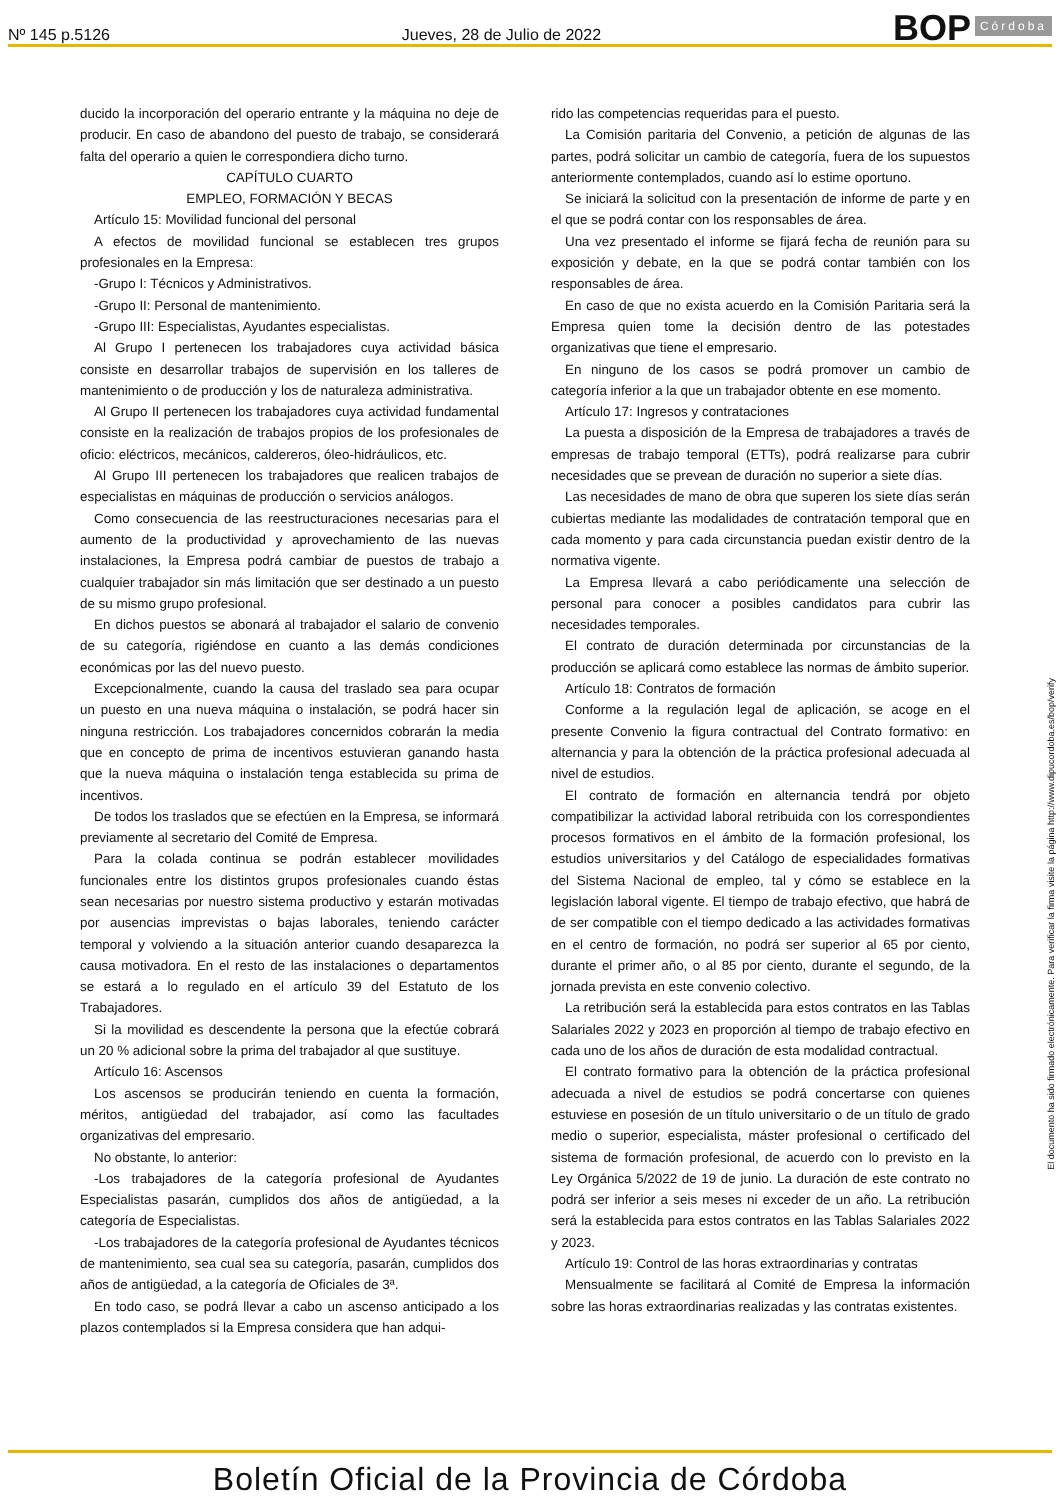Nº 145 p.5126 Jueves, 28 de Julio de 2022 BOP Córdoba
ducido la incorporación del operario entrante y la máquina no deje de producir. En caso de abandono del puesto de trabajo, se considerará falta del operario a quien le correspondiera dicho turno.
CAPÍTULO CUARTO
EMPLEO, FORMACIÓN Y BECAS
Artículo 15: Movilidad funcional del personal
A efectos de movilidad funcional se establecen tres grupos profesionales en la Empresa:
-Grupo I: Técnicos y Administrativos.
-Grupo II: Personal de mantenimiento.
-Grupo III: Especialistas, Ayudantes especialistas.
Al Grupo I pertenecen los trabajadores cuya actividad básica consiste en desarrollar trabajos de supervisión en los talleres de mantenimiento o de producción y los de naturaleza administrativa.
Al Grupo II pertenecen los trabajadores cuya actividad fundamental consiste en la realización de trabajos propios de los profesionales de oficio: eléctricos, mecánicos, caldereros, óleo-hidráulicos, etc.
Al Grupo III pertenecen los trabajadores que realicen trabajos de especialistas en máquinas de producción o servicios análogos.
Como consecuencia de las reestructuraciones necesarias para el aumento de la productividad y aprovechamiento de las nuevas instalaciones, la Empresa podrá cambiar de puestos de trabajo a cualquier trabajador sin más limitación que ser destinado a un puesto de su mismo grupo profesional.
En dichos puestos se abonará al trabajador el salario de convenio de su categoría, rigiéndose en cuanto a las demás condiciones económicas por las del nuevo puesto.
Excepcionalmente, cuando la causa del traslado sea para ocupar un puesto en una nueva máquina o instalación, se podrá hacer sin ninguna restricción. Los trabajadores concernidos cobrarán la media que en concepto de prima de incentivos estuvieran ganando hasta que la nueva máquina o instalación tenga establecida su prima de incentivos.
De todos los traslados que se efectúen en la Empresa, se informará previamente al secretario del Comité de Empresa.
Para la colada continua se podrán establecer movilidades funcionales entre los distintos grupos profesionales cuando éstas sean necesarias por nuestro sistema productivo y estarán motivadas por ausencias imprevistas o bajas laborales, teniendo carácter temporal y volviendo a la situación anterior cuando desaparezca la causa motivadora. En el resto de las instalaciones o departamentos se estará a lo regulado en el artículo 39 del Estatuto de los Trabajadores.
Si la movilidad es descendente la persona que la efectúe cobrará un 20 % adicional sobre la prima del trabajador al que sustituye.
Artículo 16: Ascensos
Los ascensos se producirán teniendo en cuenta la formación, méritos, antigüedad del trabajador, así como las facultades organizativas del empresario.
No obstante, lo anterior:
-Los trabajadores de la categoría profesional de Ayudantes Especialistas pasarán, cumplidos dos años de antigüedad, a la categoría de Especialistas.
-Los trabajadores de la categoría profesional de Ayudantes técnicos de mantenimiento, sea cual sea su categoría, pasarán, cumplidos dos años de antigüedad, a la categoría de Oficiales de 3ª.
En todo caso, se podrá llevar a cabo un ascenso anticipado a los plazos contemplados si la Empresa considera que han adqui-
rido las competencias requeridas para el puesto.
La Comisión paritaria del Convenio, a petición de algunas de las partes, podrá solicitar un cambio de categoría, fuera de los supuestos anteriormente contemplados, cuando así lo estime oportuno.
Se iniciará la solicitud con la presentación de informe de parte y en el que se podrá contar con los responsables de área.
Una vez presentado el informe se fijará fecha de reunión para su exposición y debate, en la que se podrá contar también con los responsables de área.
En caso de que no exista acuerdo en la Comisión Paritaria será la Empresa quien tome la decisión dentro de las potestades organizativas que tiene el empresario.
En ninguno de los casos se podrá promover un cambio de categoría inferior a la que un trabajador obtente en ese momento.
Artículo 17: Ingresos y contrataciones
La puesta a disposición de la Empresa de trabajadores a través de empresas de trabajo temporal (ETTs), podrá realizarse para cubrir necesidades que se prevean de duración no superior a siete días.
Las necesidades de mano de obra que superen los siete días serán cubiertas mediante las modalidades de contratación temporal que en cada momento y para cada circunstancia puedan existir dentro de la normativa vigente.
La Empresa llevará a cabo periódicamente una selección de personal para conocer a posibles candidatos para cubrir las necesidades temporales.
El contrato de duración determinada por circunstancias de la producción se aplicará como establece las normas de ámbito superior.
Artículo 18: Contratos de formación
Conforme a la regulación legal de aplicación, se acoge en el presente Convenio la figura contractual del Contrato formativo: en alternancia y para la obtención de la práctica profesional adecuada al nivel de estudios.
El contrato de formación en alternancia tendrá por objeto compatibilizar la actividad laboral retribuida con los correspondientes procesos formativos en el ámbito de la formación profesional, los estudios universitarios y del Catálogo de especialidades formativas del Sistema Nacional de empleo, tal y cómo se establece en la legislación laboral vigente. El tiempo de trabajo efectivo, que habrá de de ser compatible con el tiempo dedicado a las actividades formativas en el centro de formación, no podrá ser superior al 65 por ciento, durante el primer año, o al 85 por ciento, durante el segundo, de la jornada prevista en este convenio colectivo.
La retribución será la establecida para estos contratos en las Tablas Salariales 2022 y 2023 en proporción al tiempo de trabajo efectivo en cada uno de los años de duración de esta modalidad contractual.
El contrato formativo para la obtención de la práctica profesional adecuada a nivel de estudios se podrá concertarse con quienes estuviese en posesión de un título universitario o de un título de grado medio o superior, especialista, máster profesional o certificado del sistema de formación profesional, de acuerdo con lo previsto en la Ley Orgánica 5/2022 de 19 de junio. La duración de este contrato no podrá ser inferior a seis meses ni exceder de un año. La retribución será la establecida para estos contratos en las Tablas Salariales 2022 y 2023.
Artículo 19: Control de las horas extraordinarias y contratas
Mensualmente se facilitará al Comité de Empresa la información sobre las horas extraordinarias realizadas y las contratas existentes.
El documento ha sido firmado electrónicamente. Para verificar la firma visite la página http://www.dipucordoba.es/bop/verify
Boletín Oficial de la Provincia de Córdoba